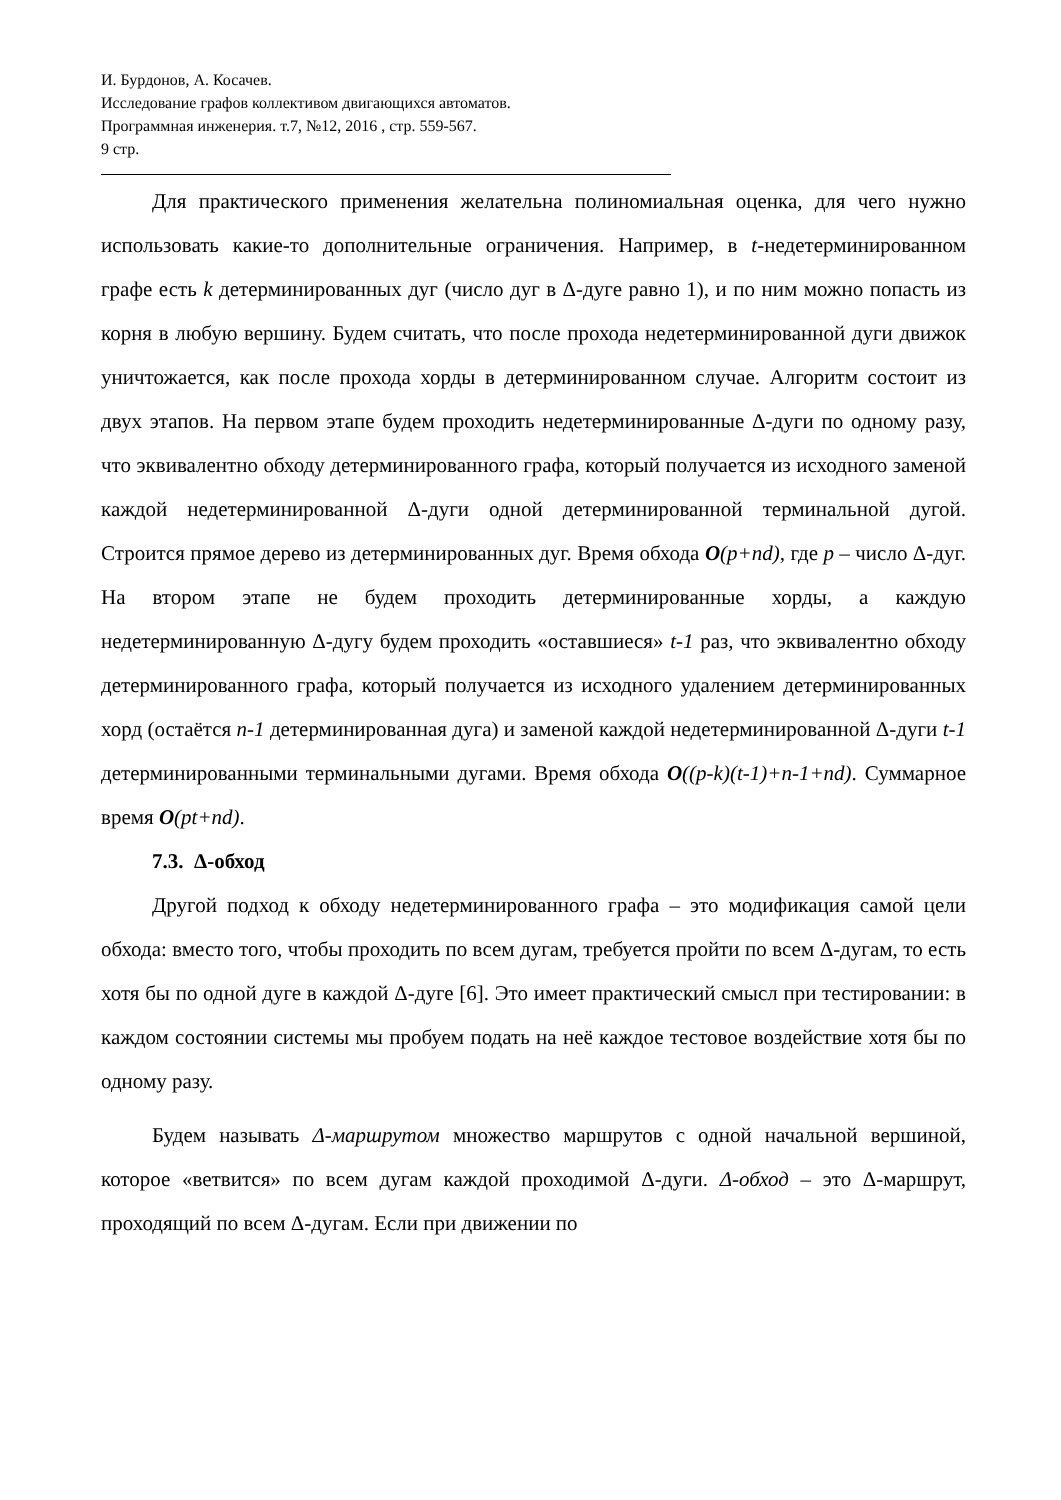И. Бурдонов, А. Косачев.
Исследование графов коллективом двигающихся автоматов.
Программная инженерия. т.7, №12, 2016 , стр. 559-567.
9 стр.
Для практического применения желательна полиномиальная оценка, для чего нужно использовать какие-то дополнительные ограничения. Например, в t-недетерминированном графе есть k детерминированных дуг (число дуг в Δ-дуге равно 1), и по ним можно попасть из корня в любую вершину. Будем считать, что после прохода недетерминированной дуги движок уничтожается, как после прохода хорды в детерминированном случае. Алгоритм состоит из двух этапов. На первом этапе будем проходить недетерминированные Δ-дуги по одному разу, что эквивалентно обходу детерминированного графа, который получается из исходного заменой каждой недетерминированной Δ-дуги одной детерминированной терминальной дугой. Строится прямое дерево из детерминированных дуг. Время обхода O(p+nd), где p – число Δ-дуг. На втором этапе не будем проходить детерминированные хорды, а каждую недетерминированную Δ-дугу будем проходить «оставшиеся» t-1 раз, что эквивалентно обходу детерминированного графа, который получается из исходного удалением детерминированных хорд (остаётся n-1 детерминированная дуга) и заменой каждой недетерминированной Δ-дуги t-1 детерминированными терминальными дугами. Время обхода O((p-k)(t-1)+n-1+nd). Суммарное время O(pt+nd).
7.3. Δ-обход
Другой подход к обходу недетерминированного графа – это модификация самой цели обхода: вместо того, чтобы проходить по всем дугам, требуется пройти по всем Δ-дугам, то есть хотя бы по одной дуге в каждой Δ-дуге [6]. Это имеет практический смысл при тестировании: в каждом состоянии системы мы пробуем подать на неё каждое тестовое воздействие хотя бы по одному разу.
Будем называть Δ-маршрутом множество маршрутов с одной начальной вершиной, которое «ветвится» по всем дугам каждой проходимой Δ-дуги. Δ-обход – это Δ-маршрут, проходящий по всем Δ-дугам. Если при движении по